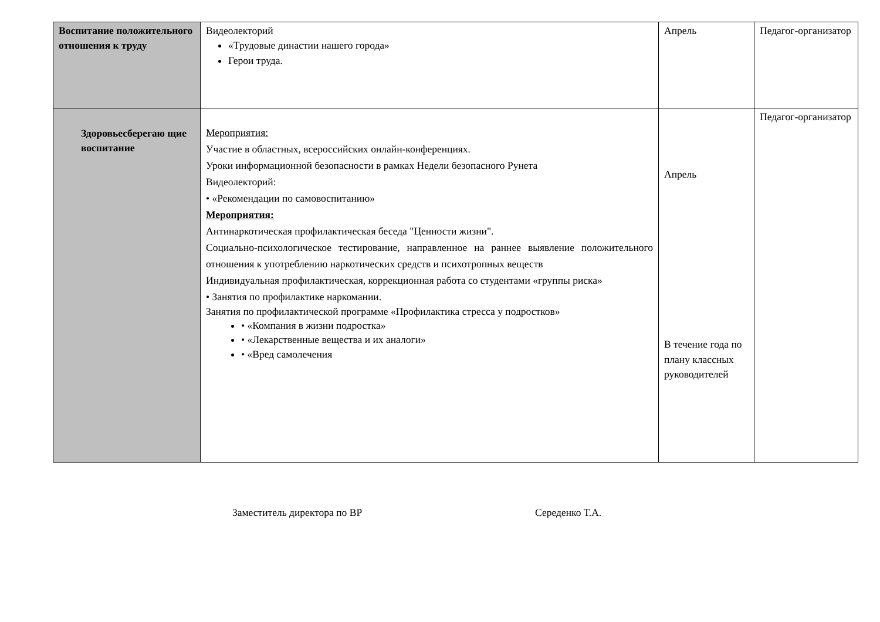| Воспитание положительного отношения к труду | Видеолекторий «Трудовые династии нашего города» Герои труда. | Апрель | Педагог-организатор |
| Здоровьесберегаю щие воспитание | Мероприятия: Участие в областных, всероссийских онлайн-конференциях. Уроки информационной безопасности в рамках Недели безопасного Рунета Видеолекторий: • «Рекомендации по самовоспитанию» Мероприятия: Антинаркотическая профилактическая беседа "Ценности жизни". Социально-психологическое тестирование, направленное на раннее выявление положительного отношения к употреблению наркотических средств и психотропных веществ Индивидуальная профилактическая, коррекционная работа со студентами «группы риска» • Занятия по профилактике наркомании. Занятия по профилактической программе «Профилактика стресса у подростков» • «Компания в жизни подростка» • «Лекарственные вещества и их аналоги» • «Вред самолечения | Апрель В течение года по плану классных руководителей | Педагог-организатор |
Заместитель директора по ВР Середенко Т.А.